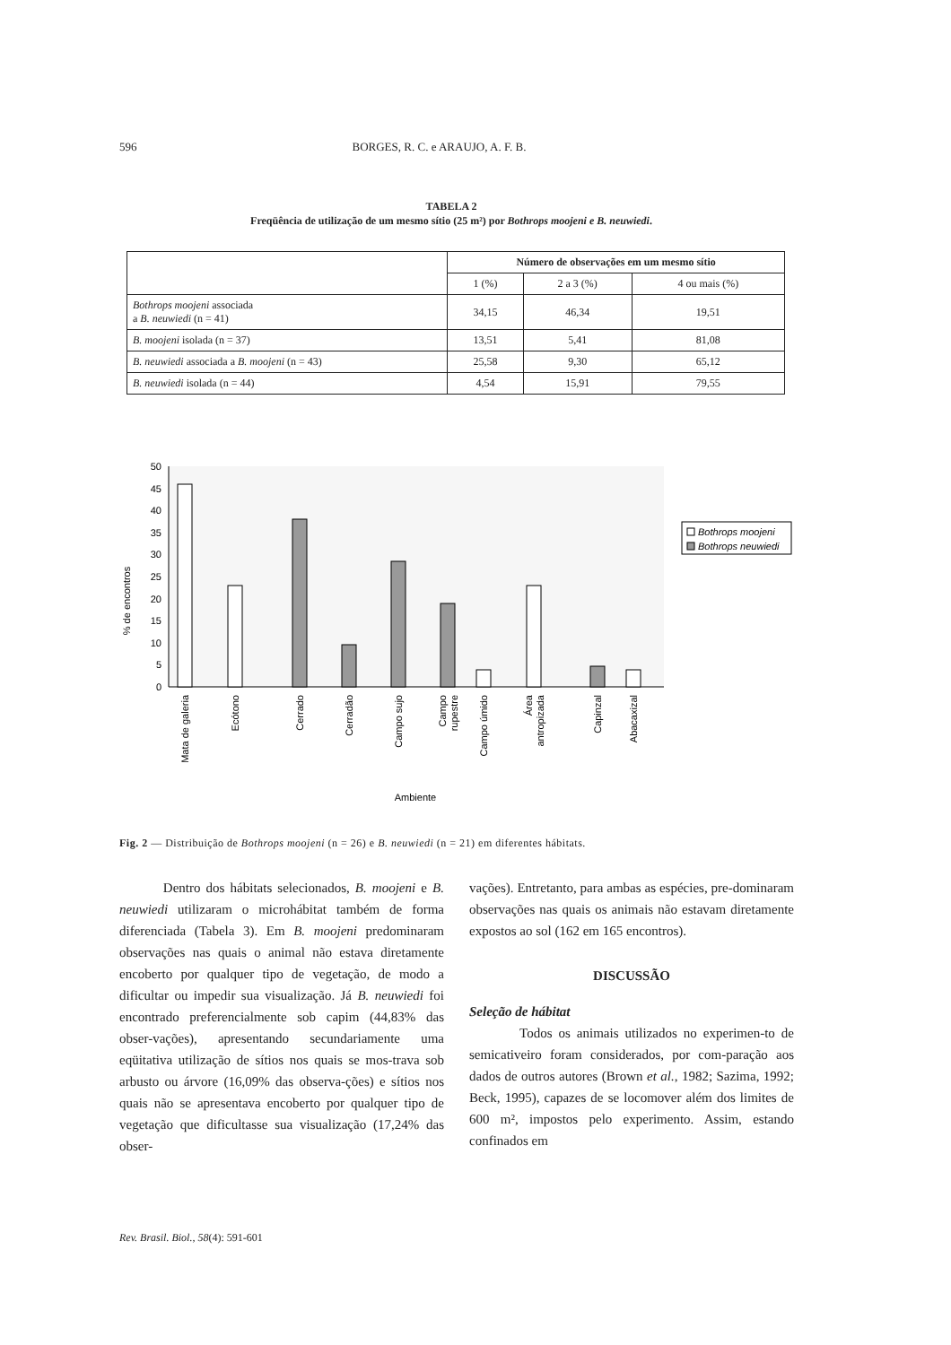596 BORGES, R. C. e ARAUJO, A. F. B.
TABELA 2
Freqüência de utilização de um mesmo sítio (25 m²) por Bothrops moojeni e B. neuwiedi.
| | Número de observações em um mesmo sítio | | |
| --- | --- | --- | --- |
| | 1 (%) | 2 a 3 (%) | 4 ou mais (%) |
| Bothrops moojeni associada a B. neuwiedi (n = 41) | 34,15 | 46,34 | 19,51 |
| B. moojeni isolada (n = 37) | 13,51 | 5,41 | 81,08 |
| B. neuwiedi associada a B. moojeni (n = 43) | 25,58 | 9,30 | 65,12 |
| B. neuwiedi isolada (n = 44) | 4,54 | 15,91 | 79,55 |
0
5
10
15
20
25
30
35
40
45
50
% de encontros
Mata de galeria
Ecótono
Cerrado
Cerradão
Campo sujo
Campo
rupestre
Campo úmido
Área
antropizada
Capinzal
Abacaxizal
Ambiente
Bothrops moojeni
Bothrops neuwiedi
Fig. 2 — Distribuição de Bothrops moojeni (n = 26) e B. neuwiedi (n = 21) em diferentes hábitats.
Dentro dos hábitats selecionados, B. moojeni e B. neuwiedi utilizaram o microhábitat também de forma diferenciada (Tabela 3). Em B. moojeni predominaram observações nas quais o animal não estava diretamente encoberto por qualquer tipo de vegetação, de modo a dificultar ou impedir sua visualização. Já B. neuwiedi foi encontrado preferencialmente sob capim (44,83% das obser-vações), apresentando secundariamente uma eqüitativa utilização de sítios nos quais se mos-trava sob arbusto ou árvore (16,09% das observa-ções) e sítios nos quais não se apresentava encoberto por qualquer tipo de vegetação que dificultasse sua visualização (17,24% das obser-
vações). Entretanto, para ambas as espécies, pre-dominaram observações nas quais os animais não estavam diretamente expostos ao sol (162 em 165 encontros).
DISCUSSÃO
Seleção de hábitat
Todos os animais utilizados no experimen-to de semicativeiro foram considerados, por com-paração aos dados de outros autores (Brown et al., 1982; Sazima, 1992; Beck, 1995), capazes de se locomover além dos limites de 600 m², impostos pelo experimento. Assim, estando confinados em
Rev. Brasil. Biol., 58(4): 591-601